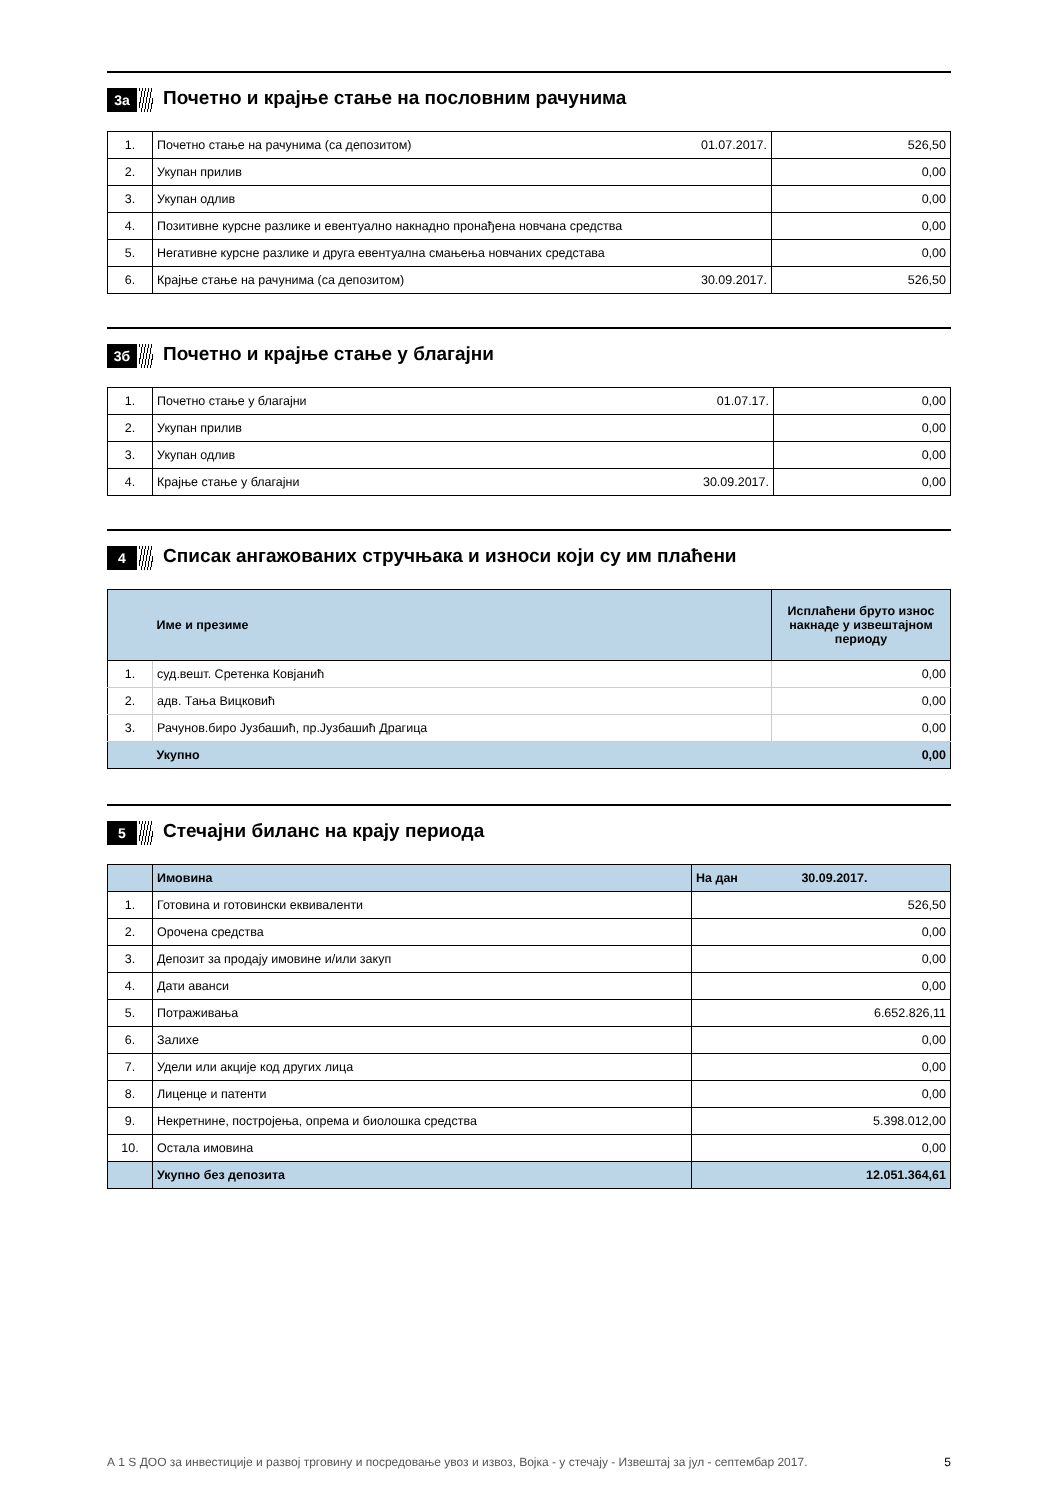3а Почетно и крајње стање на пословним рачунима
| 1. | Почетно стање на рачунима (са депозитом) 01.07.2017. | 526,50 |
| 2. | Укупан прилив | 0,00 |
| 3. | Укупан одлив | 0,00 |
| 4. | Позитивне курсне разлике и евентуално накнадно пронађена новчана средства | 0,00 |
| 5. | Негативне курсне разлике и друга евентуална смањења новчаних средстава | 0,00 |
| 6. | Крајње стање на рачунима (са депозитом) 30.09.2017. | 526,50 |
3б Почетно и крајње стање у благајни
| 1. | Почетно стање у благајни 01.07.17. | 0,00 |
| 2. | Укупан прилив | 0,00 |
| 3. | Укупан одлив | 0,00 |
| 4. | Крајње стање у благајни 30.09.2017. | 0,00 |
4 Списак ангажованих стручњака и износи који су им плаћени
| | Име и презиме | Исплаћени бруто износ накнаде у извештајном периоду |
| 1. | суд.вешт. Сретенка Ковјанић | 0,00 |
| 2. | адв. Тања Вицковић | 0,00 |
| 3. | Рачунов.биро Јузбашић, пр.Јузбашић Драгица | 0,00 |
| | Укупно | 0,00 |
5 Стечајни биланс на крају периода
| | Имовина | На дан 30.09.2017. |
| 1. | Готовина и готовински еквиваленти | 526,50 |
| 2. | Орочена средства | 0,00 |
| 3. | Депозит за продају имовине и/или закуп | 0,00 |
| 4. | Дати аванси | 0,00 |
| 5. | Потраживања | 6.652.826,11 |
| 6. | Залихе | 0,00 |
| 7. | Удели или акције код других лица | 0,00 |
| 8. | Лиценце и патенти | 0,00 |
| 9. | Некретнине, постројења, опрема и биолошка средства | 5.398.012,00 |
| 10. | Остала имовина | 0,00 |
| | Укупно без депозита | 12.051.364,61 |
А 1 S ДОО за инвестиције и развој трговину и посредовање увоз и извоз, Војка - у стечају - Извештај за јул - септембар 2017. 5